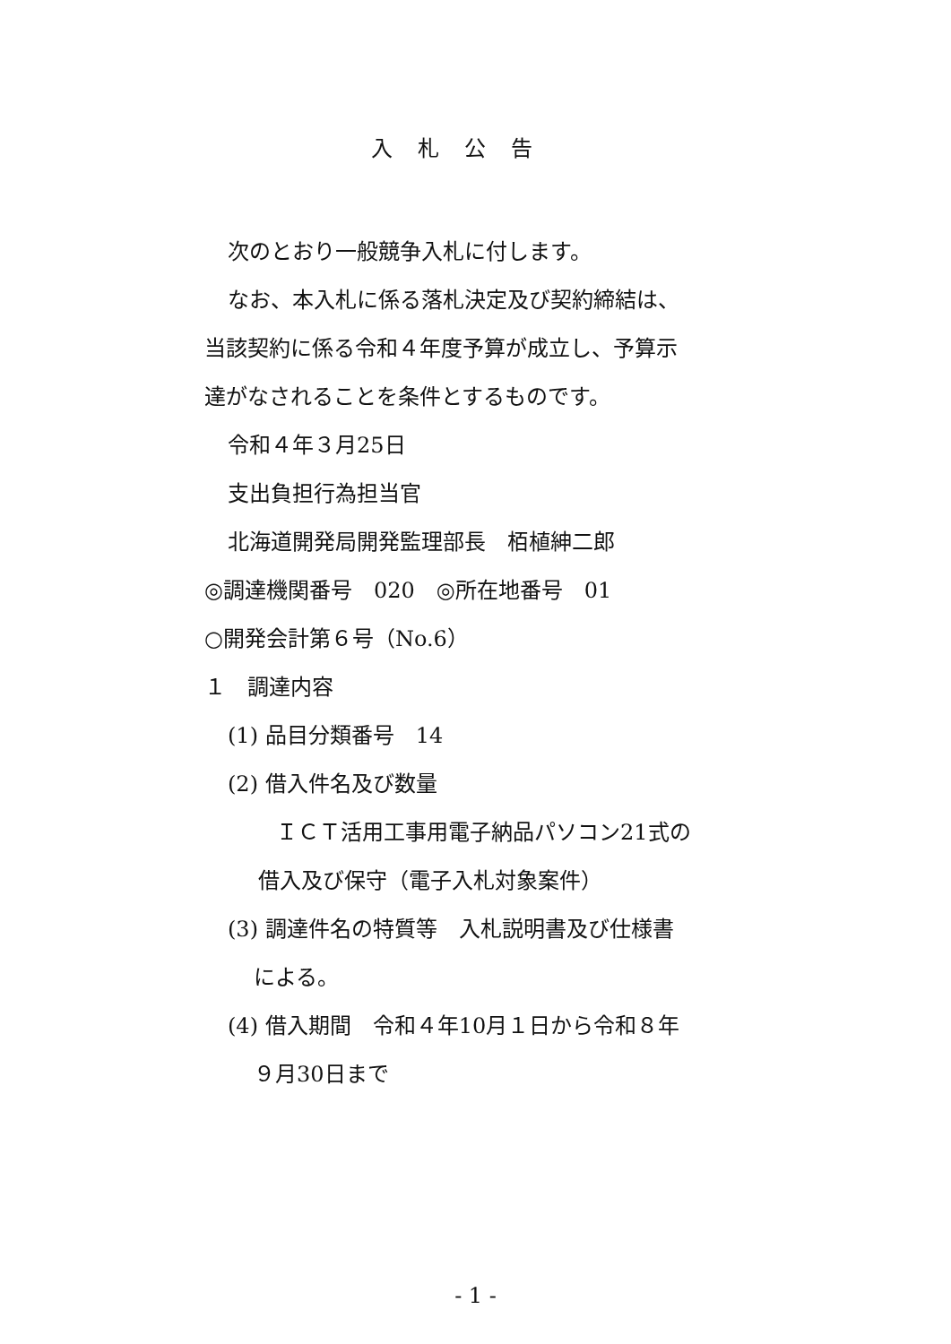入札公告
次のとおり一般競争入札に付します。
なお、本入札に係る落札決定及び契約締結は、
当該契約に係る令和４年度予算が成立し、予算示
達がなされることを条件とするものです。
令和４年３月25日
支出負担行為担当官
北海道開発局開発監理部長　栢植紳二郎
◎調達機関番号　020　◎所在地番号　01
○開発会計第６号（No.6）
１　調達内容
(1) 品目分類番号　14
(2) 借入件名及び数量
ＩＣＴ活用工事用電子納品パソコン21式の
借入及び保守（電子入札対象案件）
(3) 調達件名の特質等　入札説明書及び仕様書
による。
(4) 借入期間　令和４年10月１日から令和８年
９月30日まで
- 1 -